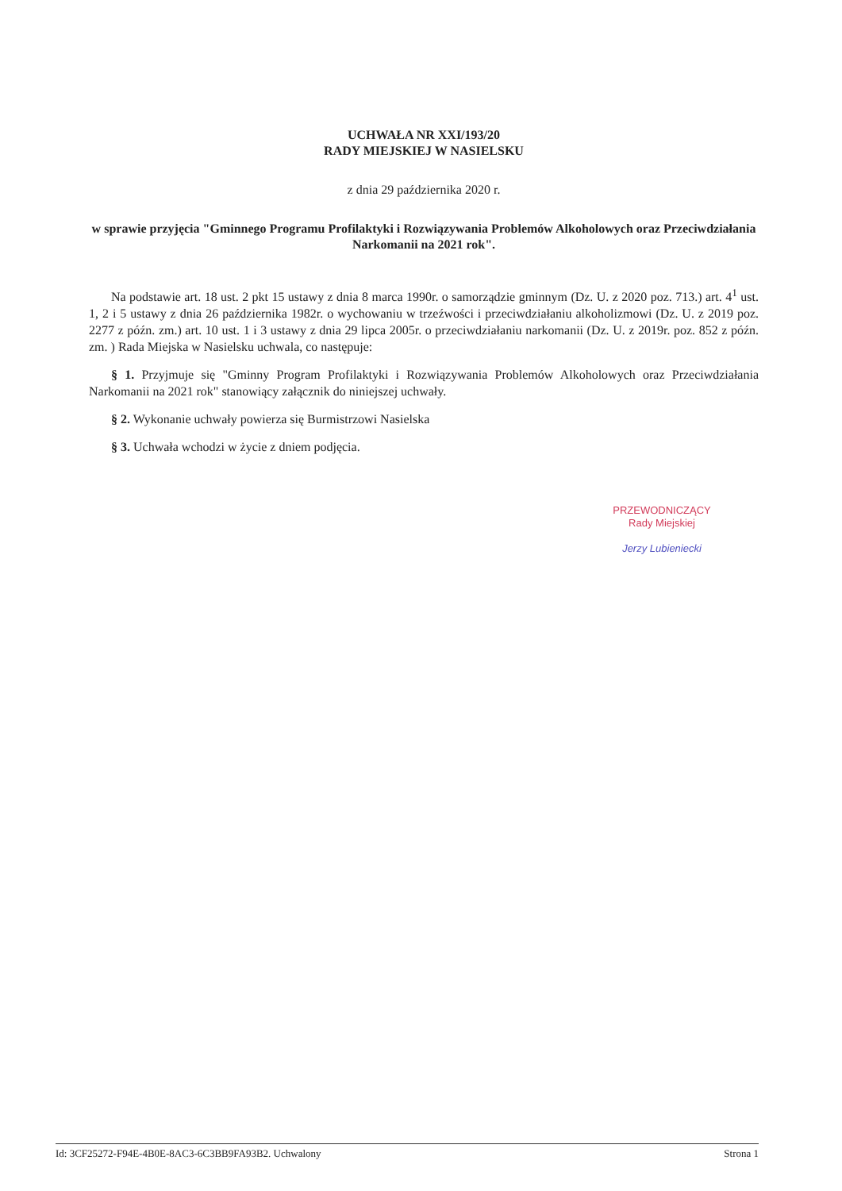UCHWAŁA NR XXI/193/20
RADY MIEJSKIEJ W NASIELSKU
z dnia 29 października 2020 r.
w sprawie przyjęcia "Gminnego Programu Profilaktyki i Rozwiązywania Problemów Alkoholowych oraz Przeciwdziałania Narkomanii na 2021 rok".
Na podstawie art. 18 ust. 2 pkt 15 ustawy z dnia 8 marca 1990r. o samorządzie gminnym (Dz. U. z 2020 poz. 713.) art. 4<sup>1</sup> ust. 1, 2 i 5 ustawy z dnia 26 października 1982r. o wychowaniu w trzeźwości i przeciwdziałaniu alkoholizmowi (Dz. U. z 2019 poz. 2277 z późn. zm.) art. 10 ust. 1 i 3 ustawy z dnia 29 lipca 2005r. o przeciwdziałaniu narkomanii (Dz. U. z 2019r. poz. 852 z późn. zm. ) Rada Miejska w Nasielsku uchwala, co następuje:
§ 1. Przyjmuje się "Gminny Program Profilaktyki i Rozwiązywania Problemów Alkoholowych oraz Przeciwdziałania Narkomanii na 2021 rok" stanowiący załącznik do niniejszej uchwały.
§ 2. Wykonanie uchwały powierza się Burmistrzowi Nasielska
§ 3. Uchwała wchodzi w życie z dniem podjęcia.
PRZEWODNICZĄCY
Rady Miejskiej
Jerzy Lubieniecki
Id: 3CF25272-F94E-4B0E-8AC3-6C3BB9FA93B2. Uchwalony Strona 1